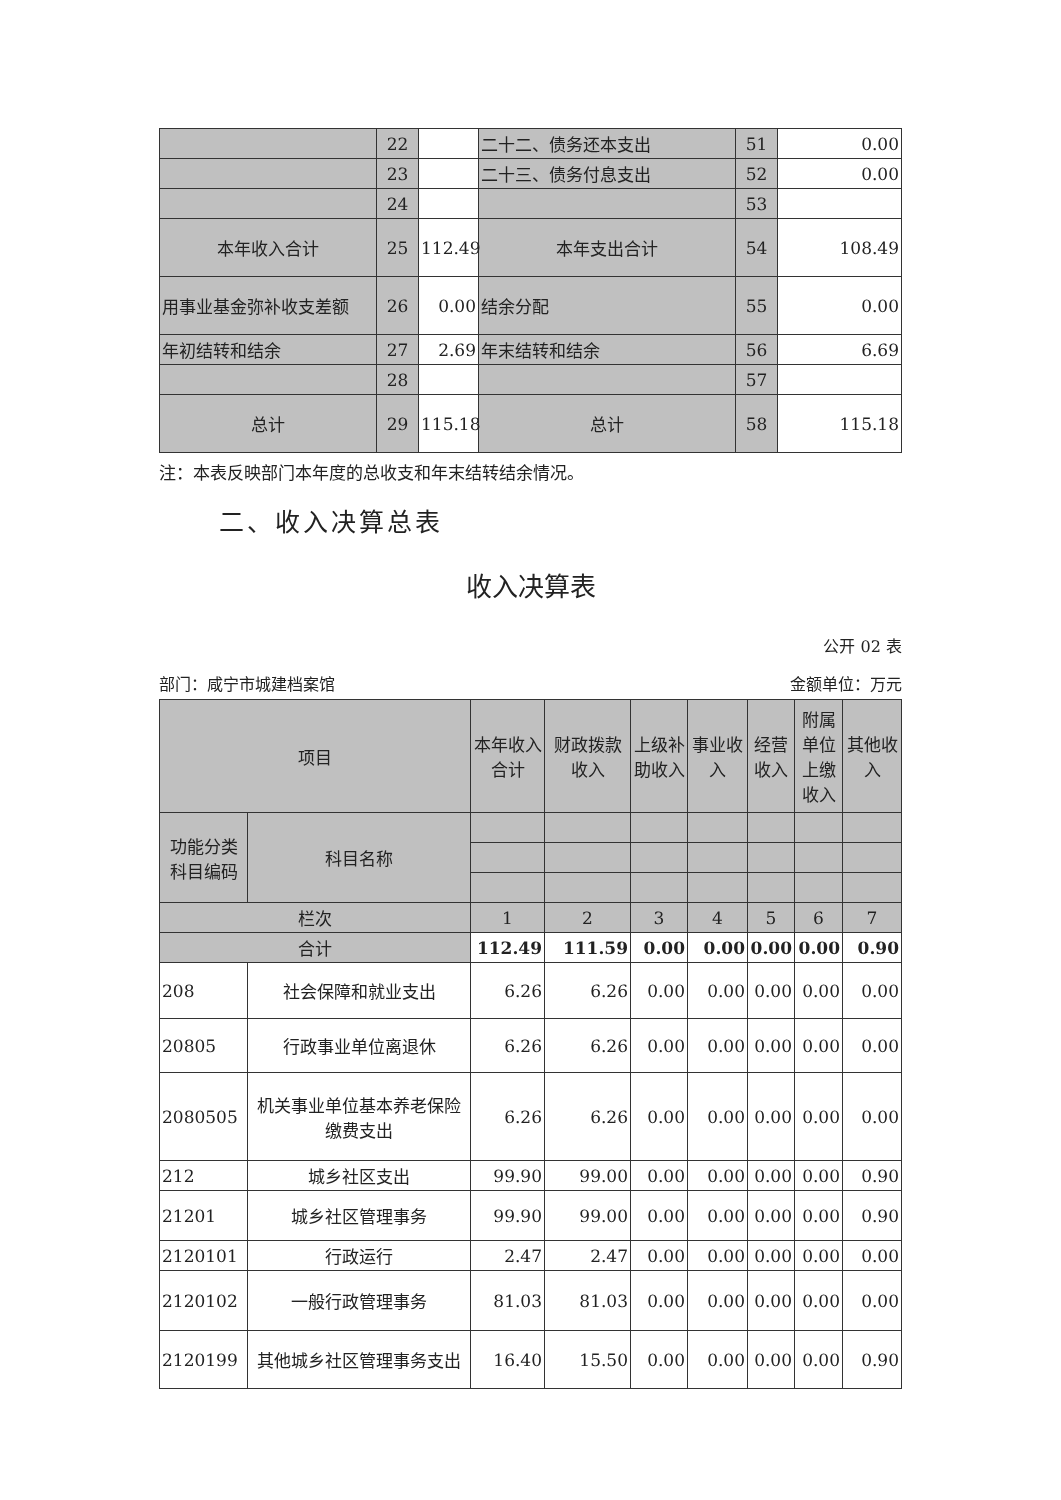| | 22 | | 二十二、债务还本支出 | 51 | 0.00 |
| | 23 | | 二十三、债务付息支出 | 52 | 0.00 |
| | 24 | | | 53 | |
| 本年收入合计 | 25 | 112.49 | 本年支出合计 | 54 | 108.49 |
| 用事业基金弥补收支差额 | 26 | 0.00 | 结余分配 | 55 | 0.00 |
| 年初结转和结余 | 27 | 2.69 | 年末结转和结余 | 56 | 6.69 |
| | 28 | | | 57 | |
| 总计 | 29 | 115.18 | 总计 | 58 | 115.18 |
注：本表反映部门本年度的总收支和年末结转结余情况。
二、收入决算总表
收入决算表
公开 02 表
部门：咸宁市城建档案馆 金额单位：万元
| 项目 | | 本年收入合计 | 财政拨款收入 | 上级补助收入 | 事业收入 | 经营收入 | 附属单位上缴收入 | 其他收入 |
| --- | --- | --- | --- | --- | --- | --- | --- | --- |
| 功能分类科目编码 | 科目名称 | | | | | | | |
| 栏次 | | 1 | 2 | 3 | 4 | 5 | 6 | 7 |
| 合计 | | 112.49 | 111.59 | 0.00 | 0.00 | 0.00 | 0.00 | 0.90 |
| 208 | 社会保障和就业支出 | 6.26 | 6.26 | 0.00 | 0.00 | 0.00 | 0.00 | 0.00 |
| 20805 | 行政事业单位离退休 | 6.26 | 6.26 | 0.00 | 0.00 | 0.00 | 0.00 | 0.00 |
| 2080505 | 机关事业单位基本养老保险缴费支出 | 6.26 | 6.26 | 0.00 | 0.00 | 0.00 | 0.00 | 0.00 |
| 212 | 城乡社区支出 | 99.90 | 99.00 | 0.00 | 0.00 | 0.00 | 0.00 | 0.90 |
| 21201 | 城乡社区管理事务 | 99.90 | 99.00 | 0.00 | 0.00 | 0.00 | 0.00 | 0.90 |
| 2120101 | 行政运行 | 2.47 | 2.47 | 0.00 | 0.00 | 0.00 | 0.00 | 0.00 |
| 2120102 | 一般行政管理事务 | 81.03 | 81.03 | 0.00 | 0.00 | 0.00 | 0.00 | 0.00 |
| 2120199 | 其他城乡社区管理事务支出 | 16.40 | 15.50 | 0.00 | 0.00 | 0.00 | 0.00 | 0.90 |